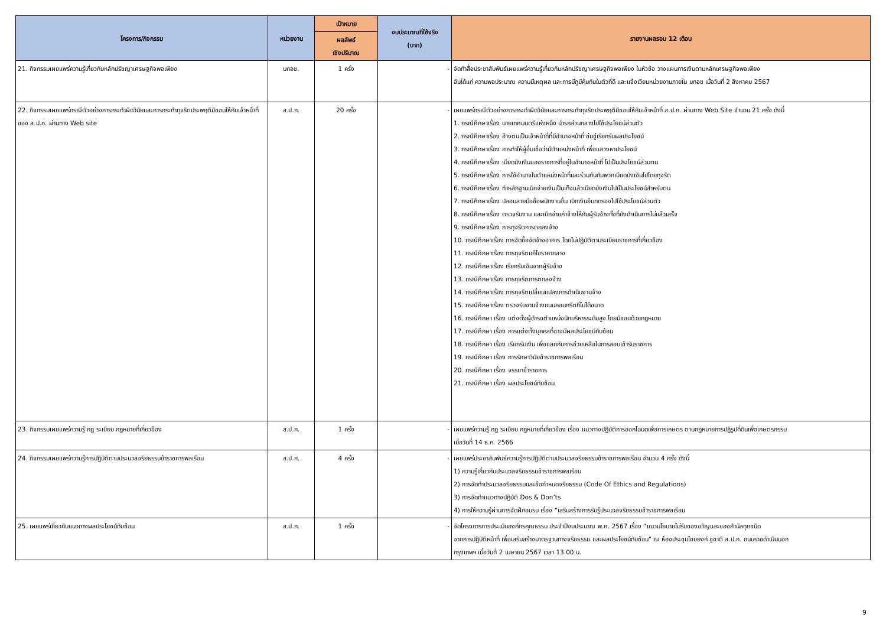| โครงการ/กิจกรรม | หน่วยงาน | เป้าหมาย | งบประมาณที่ใช้จริง (บาท) | รายงานผลรอบ 12 เดือน |
| --- | --- | --- | --- | --- |
| | | ผลลัพธ์ เชิงปริมาณ | | |
| 21. กิจกรรมเผยแพร่ความรู้เกี่ยวกับหลักปรัชญาเศรษฐกิจพอเพียง | มกอช. | 1 ครั้ง | - | จัดทำสื่อประชาสัมพันธ์เผยแพร่ความรู้เกี่ยวกับหลักปรัชญาเศรษฐกิจพอเพียง ในหัวข้อ วางแผนการเงินตามหลักเศรษฐกิจพอเพียง อันได้แก่ ความพอประมาณ ความมีเหตุผล และการมีภูมิคุ้มกันในตัวที่ดี และแจ้งเวียนหน่วยงานภายใน มกอช เมื่อวันที่ 2 สิงหาคม 2567 |
| 22. กิจกรรมเผยแพร่กรณีตัวอย่างการกระทำผิดวินัยและการกระทำทุจริตประพฤติมิชอบให้กับเจ้าหน้าที่ ของ ส.ป.ก. ผ่านทาง Web site | ส.ป.ก. | 20 ครั้ง | - | เผยแพร่กรณีตัวอย่างการกระทำผิดวินัยและการกระทำทุจริตประพฤติมิชอบให้กับเจ้าหน้าที่ ส.ป.ก. ผ่านทาง Web Site จำนวน 21 ครั้ง ดังนี้ 1. กรณีศึกษาเรื่อง นายเทศมนตรีแห่งหนึ่ง นำรถส่วนกลางไปใช้ประโยชน์ส่วนตัว 2. กรณีศึกษาเรื่อง อ้างตนเป็นเจ้าหน้าที่ที่มีอำนาจหน้าที่ ข่มขู่เรียกรับผลประโยชน์ 3. กรณีศึกษาเรื่อง การทำให้ผู้อื่นเชื่อว่ามีตำแหน่งหน้าที่ เพื่อแสวงหาประโยชน์ 4. กรณีศึกษาเรื่อง เบียดบังเงินของราชการที่อยู่ในอำนาจหน้าที่ ไปเป็นประโยชน์ส่วนตน 5. กรณีศึกษาเรื่อง การใช้อำนาจในตำแหน่งหน้าที่และร่วมกันกับพวกเบียดบังเงินไปโดยทุจริต 6. กรณีศึกษาเรื่อง ทำหลักฐานเบิกจ่ายเงินเป็นเท็จแล้วเบียดบังเงินไปเป็นประโยชน์สำหรับตน 7. กรณีศึกษาเรื่อง ปลอมลายมือชื่อพนักงานอื่น เบิกเงินยืมทดรองไปใช้ประโยชน์ส่วนตัว 8. กรณีศึกษาเรื่อง ตรวจรับงาน และเบิกจ่ายค่าจ้างให้กับผู้รับจ้างทั้งที่ยังดำเนินการไม่แล้วเสร็จ 9. กรณีศึกษาเรื่อง การทุจริตการตกลงจ้าง 10. กรณีศึกษาเรื่อง การจัดซื้อจัดจ้างอาคาร โดยไม่ปฏิบัติตามระเบียบราชการที่เกี่ยวข้อง 11. กรณีศึกษาเรื่อง การทุจริตแก้ไขราคากลาง 12. กรณีศึกษาเรื่อง เรียกรับเงินจากผู้รับจ้าง 13. กรณีศึกษาเรื่อง การทุจริตการตกลงจ้าง 14. กรณีศึกษาเรื่อง การทุจริตเปลี่ยนแปลงการดำเนินงานจ้าง 15. กรณีศึกษาเรื่อง ตรวจรับงานจ้างถนนคอนกรีตที่ไม่ได้ขนาด 16. กรณีศึกษา เรื่อง แต่งตั้งผู้ดำรงตำแหน่งนักบริหารระดับสูง โดยมิชอบด้วยกฎหมาย 17. กรณีศึกษา เรื่อง การแต่งตั้งบุคคลที่อาจมีผลประโยชน์ทับซ้อน 18. กรณีศึกษา เรื่อง เรียกรับเงิน เพื่อแลกกับการช่วยเหลือในการสอบเข้ารับราชการ 19. กรณีศึกษา เรื่อง การรักษาวินัยข้าราชการพลเรือน 20. กรณีศึกษา เรื่อง จรรยาข้าราชการ 21. กรณีศึกษา เรื่อง ผลประโยชน์ทับซ้อน |
| 23. กิจกรรมเผยแพร่ความรู้ กฎ ระเบียบ กฎหมายที่เกี่ยวข้อง | ส.ป.ก. | 1 ครั้ง | - | เผยแพร่ความรู้ กฎ ระเบียบ กฎหมายที่เกี่ยวข้อง เรื่อง แนวทางปฏิบัติการออกโฉนดเพื่อการเกษตร ตามกฎหมายการปฏิรูปที่ดินเพื่อเกษตรกรรม เมื่อวันที่ 14 ธ.ค. 2566 |
| 24. กิจกรรมเผยแพร่ความรู้การปฏิบัติตามประมวลจริยธรรมข้าราชการพลเรือน | ส.ป.ก. | 4 ครั้ง | - | เผยแพร่ประชาสัมพันธ์ความรู้การปฏิบัติตามประมวลจริยธรรมข้าราชการพลเรือน จำนวน 4 ครั้ง ดังนี้ 1) ความรู้เกี่ยวกับประมวลจริยธรรมข้าราชการพลเรือน 2) การจัดทำประมวลจริยธรรมและข้อกำหนดจริยธรรม (Code Of Ethics and Regulations) 3) การจัดทำแนวทางปฏิบัติ Dos & Don’ts 4) การให้ความรู้ผ่านการจัดฝึกอบรม เรื่อง “เสริมสร้างการรับรู้ประมวลจริยธรรมข้าราชการพลเรือน |
| 25. เผยแพร่เกี่ยวกับแนวทางผลประโยชน์ทับซ้อน | ส.ป.ก. | 1 ครั้ง | - | จัดโครงการการประเมินองค์กรคุณธรรม ประจำปีงบประมาณ พ.ศ. 2567 เรื่อง “แนวนโยบายไม่รับของขวัญและของกำนัลทุกชนิด จากการปฏิบัติหน้าที่ เพื่อเสริมสร้างมาตรฐานทางจริยธรรม และผลประโยชน์ทับซ้อน” ณ ห้องประชุมไชยยงค์ ชูชาติ ส.ป.ก. ถนนราชดำเนินนอก กรุงเทพฯ เมื่อวันที่ 2 เมษายน 2567 เวลา 13.00 น. |
9